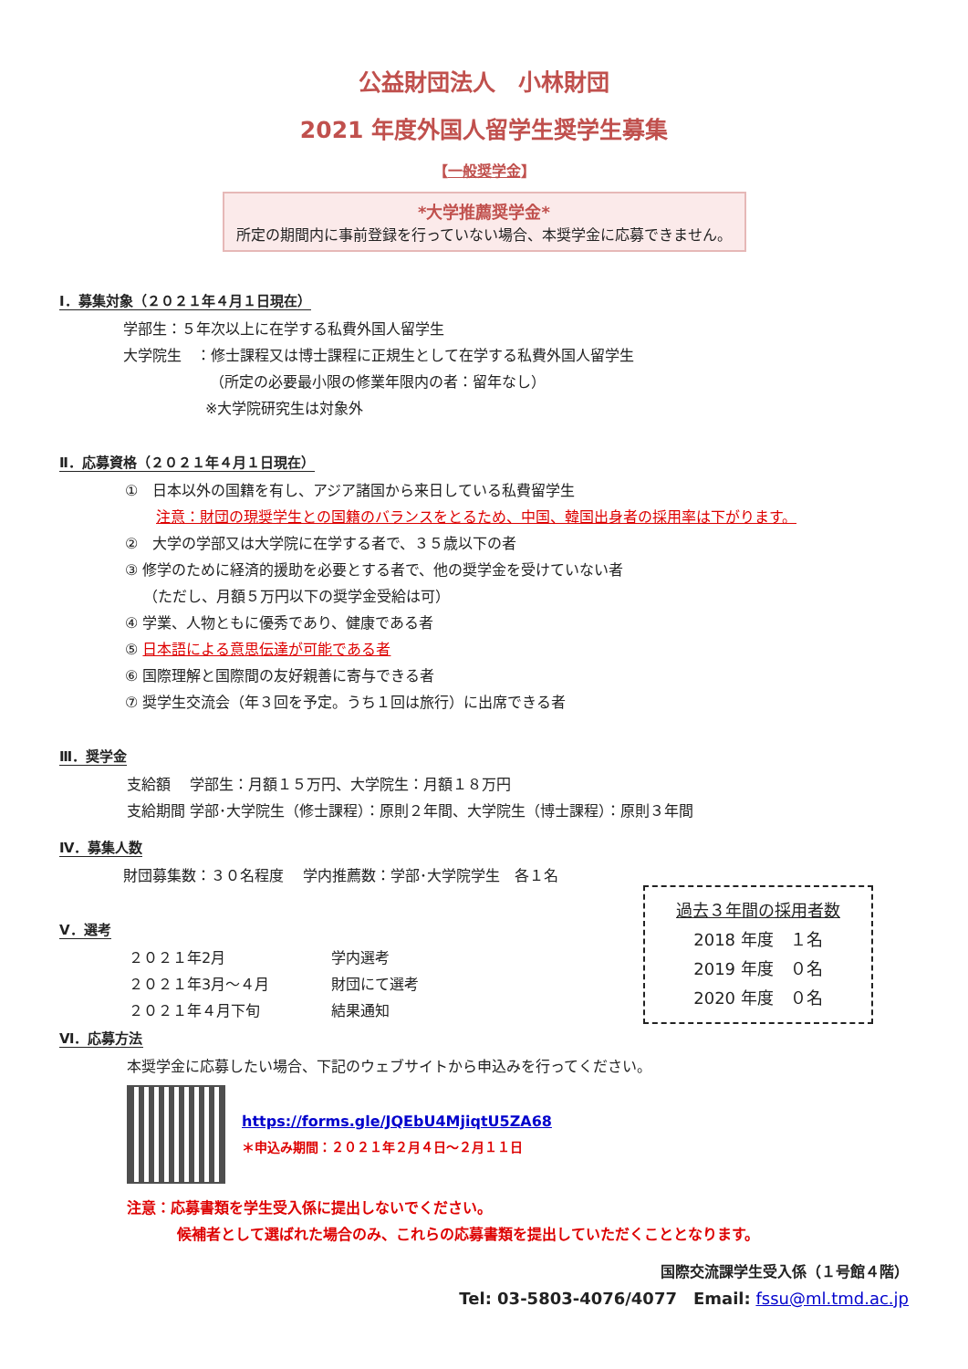公益財団法人　小林財団
2021 年度外国人留学生奨学生募集
【一般奨学金】
*大学推薦奨学金*
所定の期間内に事前登録を行っていない場合、本奨学金に応募できません。
Ⅰ．募集対象（２０２１年４月１日現在）
学部生：５年次以上に在学する私費外国人留学生
大学院生　：修士課程又は博士課程に正規生として在学する私費外国人留学生
（所定の必要最小限の修業年限内の者：留年なし）
※大学院研究生は対象外
Ⅱ．応募資格（２０２１年４月１日現在）
①　日本以外の国籍を有し、アジア諸国から来日している私費留学生
注意：財団の現奨学生との国籍のバランスをとるため、中国、韓国出身者の採用率は下がります。
②　大学の学部又は大学院に在学する者で、３５歳以下の者
③ 修学のために経済的援助を必要とする者で、他の奨学金を受けていない者
（ただし、月額５万円以下の奨学金受給は可）
④ 学業、人物ともに優秀であり、健康である者
⑤ 日本語による意思伝達が可能である者
⑥ 国際理解と国際間の友好親善に寄与できる者
⑦ 奨学生交流会（年３回を予定。うち１回は旅行）に出席できる者
Ⅲ．奨学金
支給額　 学部生：月額１５万円、大学院生：月額１８万円
支給期間 学部･大学院生（修士課程）：原則２年間、大学院生（博士課程）：原則３年間
Ⅳ．募集人数
財団募集数：３０名程度　 学内推薦数：学部･大学院学生　各１名
Ⅴ．選考
２０２１年2月 学内選考
２０２１年3月～４月 財団にて選考
２０２１年４月下旬 結果通知
過去３年間の採用者数
2018 年度　１名
2019 年度　０名
2020 年度　０名
Ⅵ．応募方法
本奨学金に応募したい場合、下記のウェブサイトから申込みを行ってください。
https://forms.gle/JQEbU4MjiqtU5ZA68
＊申込み期間：２０２１年２月４日～２月１１日
注意：応募書類を学生受入係に提出しないでください。
候補者として選ばれた場合のみ、これらの応募書類を提出していただくこととなります。
国際交流課学生受入係（１号館４階）
Tel: 03-5803-4076/4077　Email: fssu@ml.tmd.ac.jp